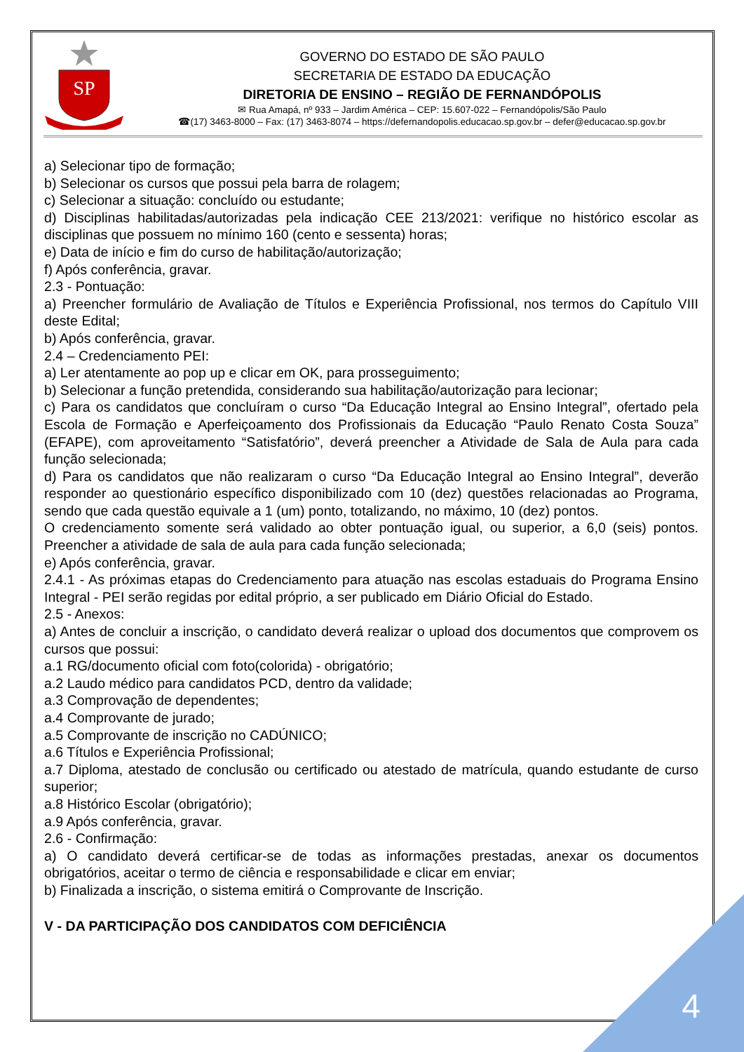SP
GOVERNO DO ESTADO DE SÃO PAULO
SECRETARIA DE ESTADO DA EDUCAÇÃO
DIRETORIA DE ENSINO – REGIÃO DE FERNANDÓPOLIS
✉ Rua Amapá, nº 933 – Jardim América – CEP: 15.607-022 – Fernandópolis/São Paulo
☎(17) 3463-8000 – Fax: (17) 3463-8074 – https://defernandopolis.educacao.sp.gov.br – defer@educacao.sp.gov.br
a) Selecionar tipo de formação;
b) Selecionar os cursos que possui pela barra de rolagem;
c) Selecionar a situação: concluído ou estudante;
d) Disciplinas habilitadas/autorizadas pela indicação CEE 213/2021: verifique no histórico escolar as disciplinas que possuem no mínimo 160 (cento e sessenta) horas;
e) Data de início e fim do curso de habilitação/autorização;
f) Após conferência, gravar.
2.3 - Pontuação:
a) Preencher formulário de Avaliação de Títulos e Experiência Profissional, nos termos do Capítulo VIII deste Edital;
b) Após conferência, gravar.
2.4 – Credenciamento PEI:
a) Ler atentamente ao pop up e clicar em OK, para prosseguimento;
b) Selecionar a função pretendida, considerando sua habilitação/autorização para lecionar;
c) Para os candidatos que concluíram o curso “Da Educação Integral ao Ensino Integral”, ofertado pela Escola de Formação e Aperfeiçoamento dos Profissionais da Educação “Paulo Renato Costa Souza” (EFAPE), com aproveitamento “Satisfatório”, deverá preencher a Atividade de Sala de Aula para cada função selecionada;
d) Para os candidatos que não realizaram o curso “Da Educação Integral ao Ensino Integral”, deverão responder ao questionário específico disponibilizado com 10 (dez) questões relacionadas ao Programa, sendo que cada questão equivale a 1 (um) ponto, totalizando, no máximo, 10 (dez) pontos.
O credenciamento somente será validado ao obter pontuação igual, ou superior, a 6,0 (seis) pontos. Preencher a atividade de sala de aula para cada função selecionada;
e) Após conferência, gravar.
2.4.1 - As próximas etapas do Credenciamento para atuação nas escolas estaduais do Programa Ensino Integral - PEI serão regidas por edital próprio, a ser publicado em Diário Oficial do Estado.
2.5 - Anexos:
a) Antes de concluir a inscrição, o candidato deverá realizar o upload dos documentos que comprovem os cursos que possui:
a.1 RG/documento oficial com foto(colorida) - obrigatório;
a.2 Laudo médico para candidatos PCD, dentro da validade;
a.3 Comprovação de dependentes;
a.4 Comprovante de jurado;
a.5 Comprovante de inscrição no CADÚNICO;
a.6 Títulos e Experiência Profissional;
a.7 Diploma, atestado de conclusão ou certificado ou atestado de matrícula, quando estudante de curso superior;
a.8 Histórico Escolar (obrigatório);
a.9 Após conferência, gravar.
2.6 - Confirmação:
a) O candidato deverá certificar-se de todas as informações prestadas, anexar os documentos obrigatórios, aceitar o termo de ciência e responsabilidade e clicar em enviar;
b) Finalizada a inscrição, o sistema emitirá o Comprovante de Inscrição.
V - DA PARTICIPAÇÃO DOS CANDIDATOS COM DEFICIÊNCIA
4